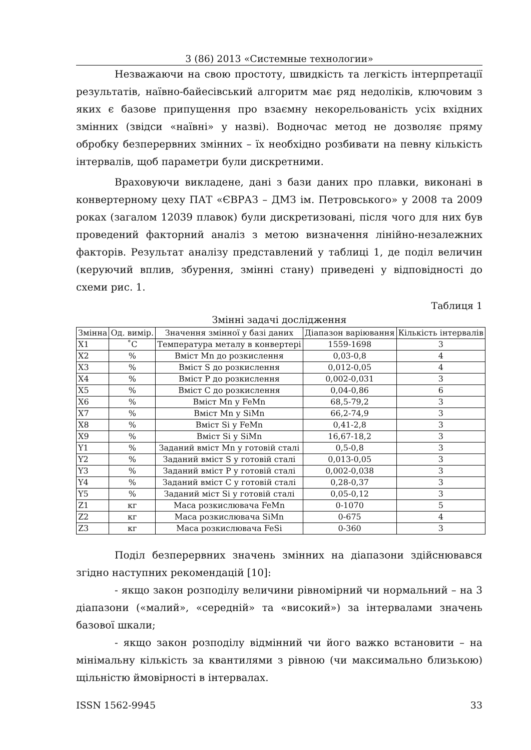3 (86) 2013 «Системные технологии»
Незважаючи на свою простоту, швидкість та легкість інтерпретації результатів, наївно-байесівський алгоритм має ряд недоліків, ключовим з яких є базове припущення про взаємну некорельованість усіх вхідних змінних (звідси «наївні» у назві). Водночас метод не дозволяє пряму обробку безперервних змінних – їх необхідно розбивати на певну кількість інтервалів, щоб параметри були дискретними.
Враховуючи викладене, дані з бази даних про плавки, виконані в конвертерному цеху ПАТ «ЄВРАЗ – ДМЗ ім. Петровського» у 2008 та 2009 роках (загалом 12039 плавок) були дискретизовані, після чого для них був проведений факторний аналіз з метою визначення лінійно-незалежних факторів. Результат аналізу представлений у таблиці 1, де поділ величин (керуючий вплив, збурення, змінні стану) приведені у відповідності до схеми рис. 1.
Таблиця 1
Змінні задачі дослідження
| Змінна | Од. вимір. | Значення змінної у базі даних | Діапазон варіювання | Кількість інтервалів |
| --- | --- | --- | --- | --- |
| X1 | ˚С | Температура металу в конвертері | 1559-1698 | 3 |
| X2 | % | Вміст Mn до розкислення | 0,03-0,8 | 4 |
| X3 | % | Вміст S до розкислення | 0,012-0,05 | 4 |
| X4 | % | Вміст P до розкислення | 0,002-0,031 | 3 |
| X5 | % | Вміст C до розкислення | 0,04-0,86 | 6 |
| X6 | % | Вміст Mn у FeMn | 68,5-79,2 | 3 |
| X7 | % | Вміст Mn у SiMn | 66,2-74,9 | 3 |
| X8 | % | Вміст Si у FeMn | 0,41-2,8 | 3 |
| X9 | % | Вміст Si у SiMn | 16,67-18,2 | 3 |
| Y1 | % | Заданий вміст Mn у готовій сталі | 0,5-0,8 | 3 |
| Y2 | % | Заданий вміст S у готовій сталі | 0,013-0,05 | 3 |
| Y3 | % | Заданий вміст P у готовій сталі | 0,002-0,038 | 3 |
| Y4 | % | Заданий вміст C у готовій сталі | 0,28-0,37 | 3 |
| Y5 | % | Заданий міст Si у готовій сталі | 0,05-0,12 | 3 |
| Z1 | кг | Маса розкислювача FeMn | 0-1070 | 5 |
| Z2 | кг | Маса розкислювача SiMn | 0-675 | 4 |
| Z3 | кг | Маса розкислювача FeSi | 0-360 | 3 |
Поділ безперервних значень змінних на діапазони здійснювався згідно наступних рекомендацій [10]:
- якщо закон розподілу величини рівномірний чи нормальний – на 3 діапазони («малий», «середній» та «високий») за інтервалами значень базової шкали;
- якщо закон розподілу відмінний чи його важко встановити – на мінімальну кількість за квантилями з рівною (чи максимально близькою) щільністю ймовірності в інтервалах.
ISSN 1562-9945 33